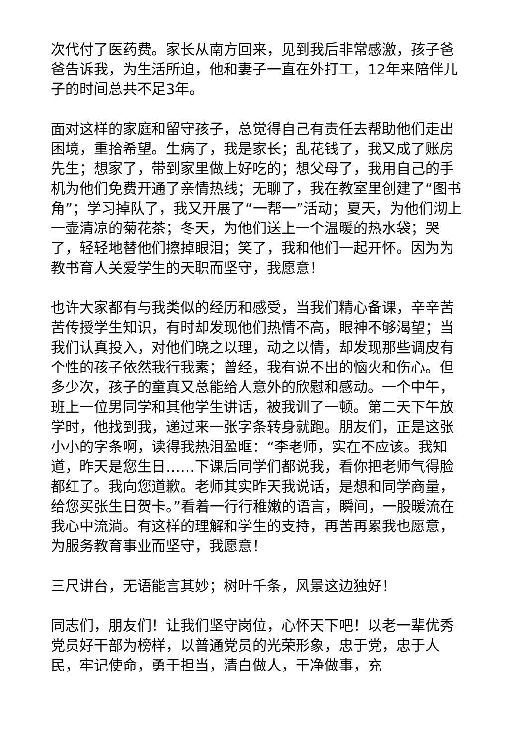次代付了医药费。家长从南方回来，见到我后非常感激，孩子爸爸告诉我，为生活所迫，他和妻子一直在外打工，12年来陪伴儿子的时间总共不足3年。
面对这样的家庭和留守孩子，总觉得自己有责任去帮助他们走出困境，重拾希望。生病了，我是家长；乱花钱了，我又成了账房先生；想家了，带到家里做上好吃的；想父母了，我用自己的手机为他们免费开通了亲情热线；无聊了，我在教室里创建了“图书角”；学习掉队了，我又开展了“一帮一”活动；夏天，为他们沏上一壶清凉的菊花茶；冬天，为他们送上一个温暖的热水袋；哭了，轻轻地替他们擦掉眼泪；笑了，我和他们一起开怀。因为为教书育人关爱学生的天职而坚守，我愿意！
也许大家都有与我类似的经历和感受，当我们精心备课，辛辛苦苦传授学生知识，有时却发现他们热情不高，眼神不够渴望；当我们认真投入，对他们晓之以理，动之以情，却发现那些调皮有个性的孩子依然我行我素；曾经，我有说不出的恼火和伤心。但多少次，孩子的童真又总能给人意外的欣慰和感动。一个中午，班上一位男同学和其他学生讲话，被我训了一顿。第二天下午放学时，他找到我，递过来一张字条转身就跑。朋友们，正是这张小小的字条啊，读得我热泪盈眶：“李老师，实在不应该。我知道，昨天是您生日……下课后同学们都说我，看你把老师气得脸都红了。我向您道歉。老师其实昨天我说话，是想和同学商量，给您买张生日贺卡。”看着一行行稚嫩的语言，瞬间，一股暖流在我心中流淌。有这样的理解和学生的支持，再苦再累我也愿意，为服务教育事业而坚守，我愿意！
三尺讲台，无语能言其妙；树叶千条，风景这边独好！
同志们，朋友们！让我们坚守岗位，心怀天下吧！以老一辈优秀党员好干部为榜样，以普通党员的光荣形象，忠于党，忠于人民，牢记使命，勇于担当，清白做人，干净做事，充